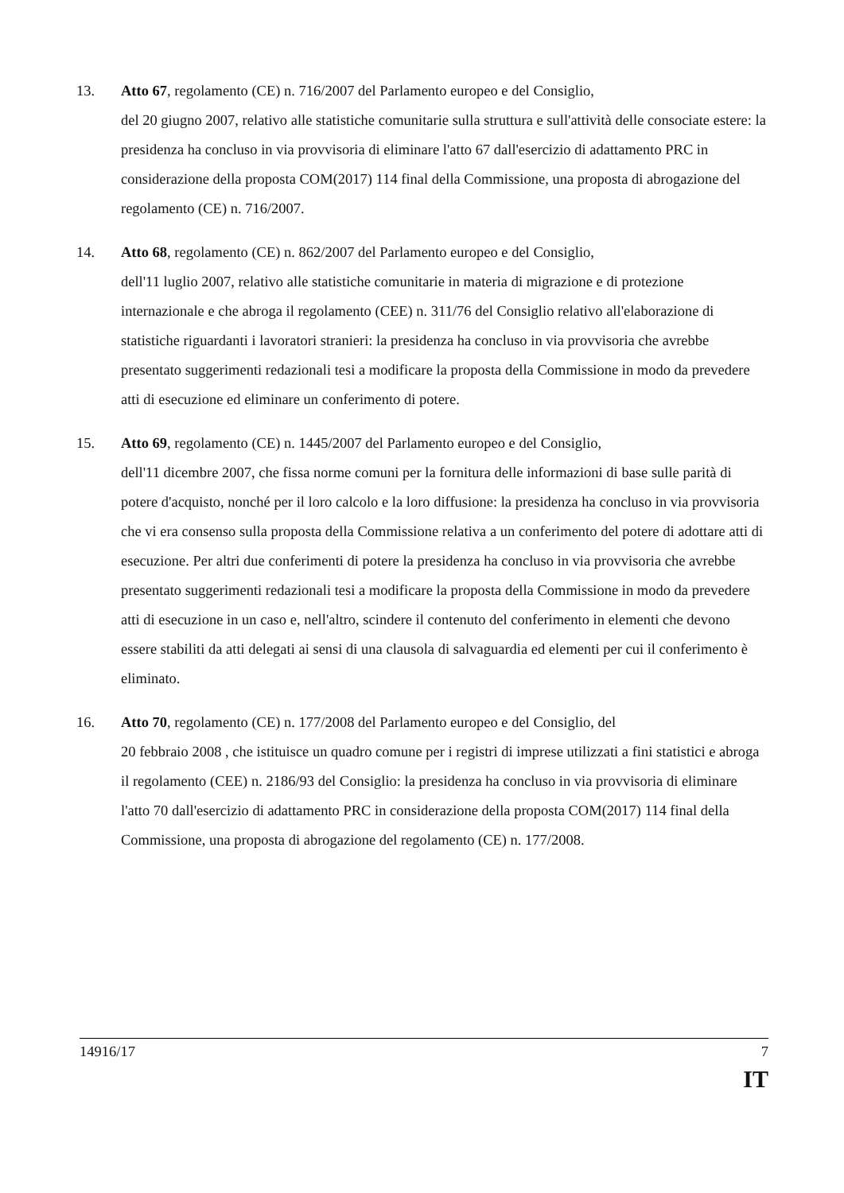13. Atto 67, regolamento (CE) n. 716/2007 del Parlamento europeo e del Consiglio,
del 20 giugno 2007, relativo alle statistiche comunitarie sulla struttura e sull'attività delle consociate estere: la presidenza ha concluso in via provvisoria di eliminare l'atto 67 dall'esercizio di adattamento PRC in considerazione della proposta COM(2017) 114 final della Commissione, una proposta di abrogazione del regolamento (CE) n. 716/2007.
14. Atto 68, regolamento (CE) n. 862/2007 del Parlamento europeo e del Consiglio,
dell'11 luglio 2007, relativo alle statistiche comunitarie in materia di migrazione e di protezione internazionale e che abroga il regolamento (CEE) n. 311/76 del Consiglio relativo all'elaborazione di statistiche riguardanti i lavoratori stranieri: la presidenza ha concluso in via provvisoria che avrebbe presentato suggerimenti redazionali tesi a modificare la proposta della Commissione in modo da prevedere atti di esecuzione ed eliminare un conferimento di potere.
15. Atto 69, regolamento (CE) n. 1445/2007 del Parlamento europeo e del Consiglio,
dell'11 dicembre 2007, che fissa norme comuni per la fornitura delle informazioni di base sulle parità di potere d'acquisto, nonché per il loro calcolo e la loro diffusione: la presidenza ha concluso in via provvisoria che vi era consenso sulla proposta della Commissione relativa a un conferimento del potere di adottare atti di esecuzione. Per altri due conferimenti di potere la presidenza ha concluso in via provvisoria che avrebbe presentato suggerimenti redazionali tesi a modificare la proposta della Commissione in modo da prevedere atti di esecuzione in un caso e, nell'altro, scindere il contenuto del conferimento in elementi che devono essere stabiliti da atti delegati ai sensi di una clausola di salvaguardia ed elementi per cui il conferimento è eliminato.
16. Atto 70, regolamento (CE) n. 177/2008 del Parlamento europeo e del Consiglio, del
20 febbraio 2008 , che istituisce un quadro comune per i registri di imprese utilizzati a fini statistici e abroga il regolamento (CEE) n. 2186/93 del Consiglio: la presidenza ha concluso in via provvisoria di eliminare l'atto 70 dall'esercizio di adattamento PRC in considerazione della proposta COM(2017) 114 final della Commissione, una proposta di abrogazione del regolamento (CE) n. 177/2008.
14916/17 7
IT